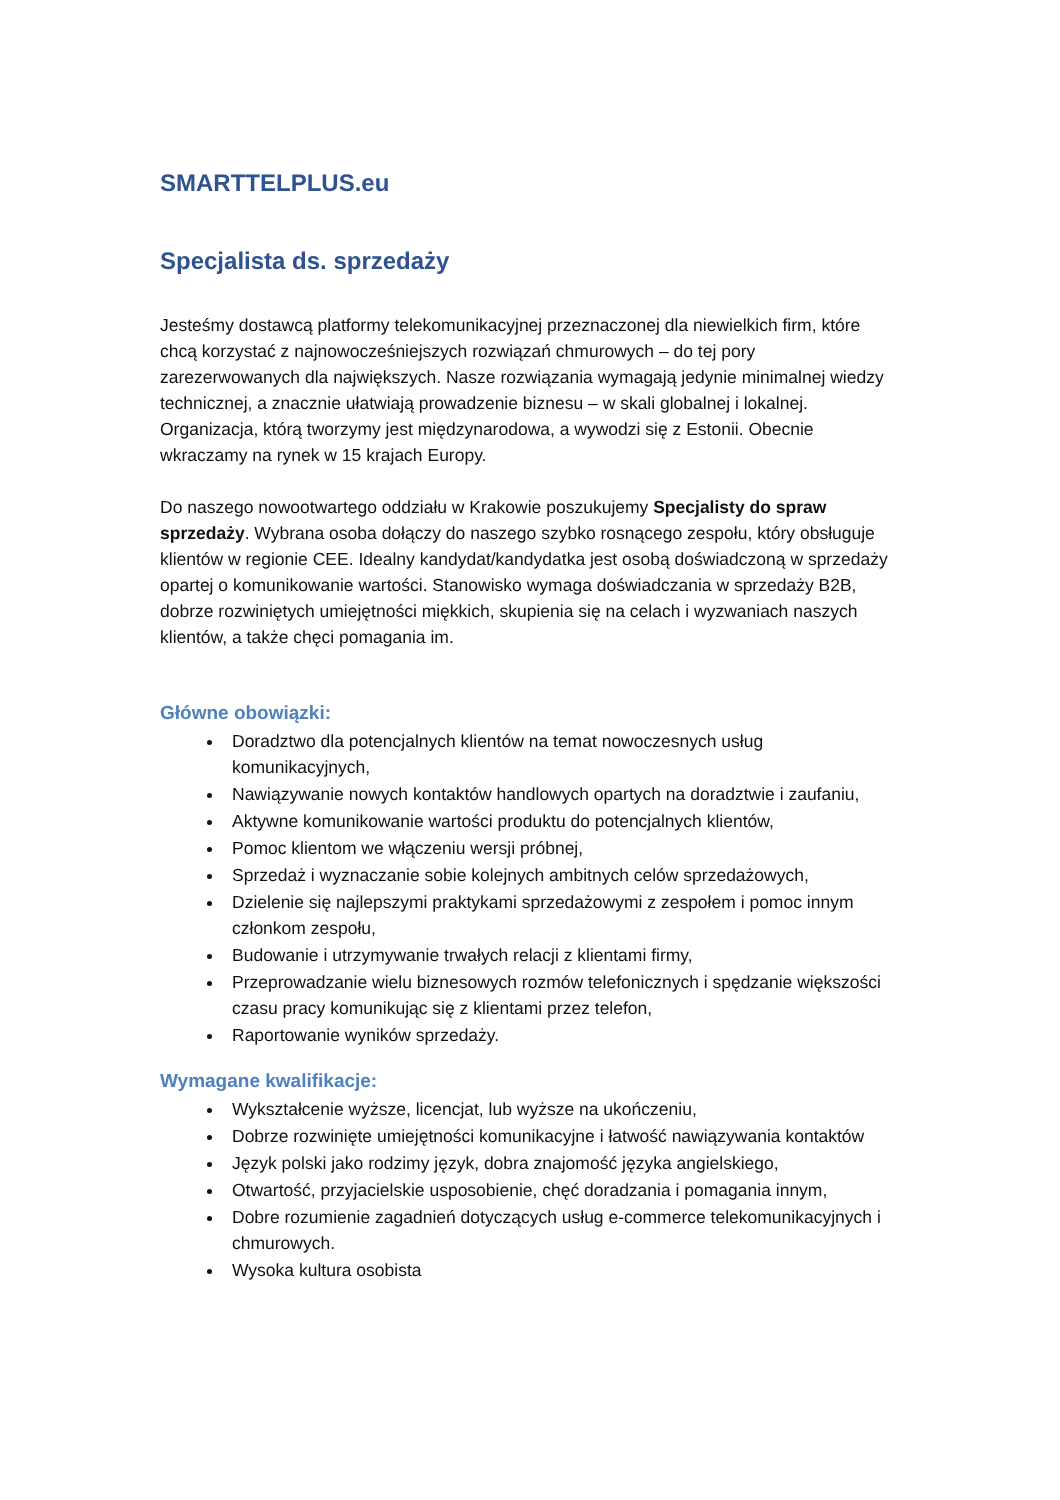SMARTTELPLUS.eu
Specjalista ds. sprzedaży
Jesteśmy dostawcą platformy telekomunikacyjnej przeznaczonej dla niewielkich firm, które chcą korzystać z najnowocześniejszych rozwiązań chmurowych – do tej pory zarezerwowanych dla największych. Nasze rozwiązania wymagają jedynie minimalnej wiedzy technicznej, a znacznie ułatwiają prowadzenie biznesu – w skali globalnej i lokalnej.
Organizacja, którą tworzymy jest międzynarodowa, a wywodzi się z Estonii. Obecnie wkraczamy na rynek w 15 krajach Europy.
Do naszego nowootwartego oddziału w Krakowie poszukujemy Specjalisty do spraw sprzedaży. Wybrana osoba dołączy do naszego szybko rosnącego zespołu, który obsługuje klientów w regionie CEE. Idealny kandydat/kandydatka jest osobą doświadczoną w sprzedaży opartej o komunikowanie wartości. Stanowisko wymaga doświadczania w sprzedaży B2B, dobrze rozwiniętych umiejętności miękkich, skupienia się na celach i wyzwaniach naszych klientów, a także chęci pomagania im.
Główne obowiązki:
Doradztwo dla potencjalnych klientów na temat nowoczesnych usług komunikacyjnych,
Nawiązywanie nowych kontaktów handlowych opartych na doradztwie i zaufaniu,
Aktywne komunikowanie wartości produktu do potencjalnych klientów,
Pomoc klientom we włączeniu wersji próbnej,
Sprzedaż i wyznaczanie sobie kolejnych ambitnych celów sprzedażowych,
Dzielenie się najlepszymi praktykami sprzedażowymi z zespołem i pomoc innym członkom zespołu,
Budowanie i utrzymywanie trwałych relacji z klientami firmy,
Przeprowadzanie wielu biznesowych rozmów telefonicznych i spędzanie większości czasu pracy komunikując się z klientami przez telefon,
Raportowanie wyników sprzedaży.
Wymagane kwalifikacje:
Wykształcenie wyższe, licencjat, lub wyższe na ukończeniu,
Dobrze rozwinięte umiejętności komunikacyjne i łatwość nawiązywania kontaktów
Język polski jako rodzimy język, dobra znajomość języka angielskiego,
Otwartość, przyjacielskie usposobienie, chęć doradzania i pomagania innym,
Dobre rozumienie zagadnień dotyczących usług e-commerce telekomunikacyjnych i chmurowych.
Wysoka kultura osobista